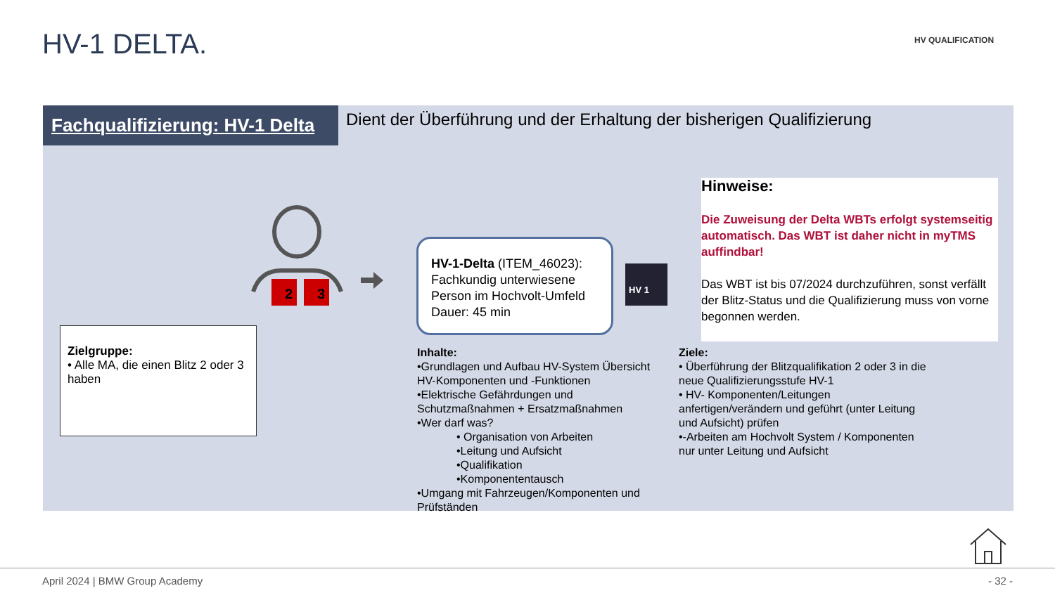HV-1 DELTA. HV QUALIFICATION
Fachqualifizierung: HV-1 Delta
Dient der Überführung und der Erhaltung der bisherigen Qualifizierung
2
3
Zielgruppe:
• Alle MA, die einen Blitz 2 oder 3 haben
HV-1-Delta (ITEM_46023):
Fachkundig unterwiesene Person im Hochvolt-Umfeld
Dauer: 45 min
HV 1
Hinweise:
Die Zuweisung der Delta WBTs erfolgt systemseitig automatisch. Das WBT ist daher nicht in myTMS auffindbar!
Das WBT ist bis 07/2024 durchzuführen, sonst verfällt der Blitz-Status und die Qualifizierung muss von vorne begonnen werden.
Inhalte:
•Grundlagen und Aufbau HV-System Übersicht HV-Komponenten und -Funktionen
•Elektrische Gefährdungen und Schutzmaßnahmen + Ersatzmaßnahmen
•Wer darf was?
• Organisation von Arbeiten
•Leitung und Aufsicht
•Qualifikation
•Komponententausch
•Umgang mit Fahrzeugen/Komponenten und Prüfständen
Ziele:
• Überführung der Blitzqualifikation 2 oder 3 in die neue Qualifizierungsstufe HV-1
• HV- Komponenten/Leitungen anfertigen/verändern und geführt (unter Leitung und Aufsicht) prüfen
•-Arbeiten am Hochvolt System / Komponenten nur unter Leitung und Aufsicht
April 2024 | BMW Group Academy - 32 -